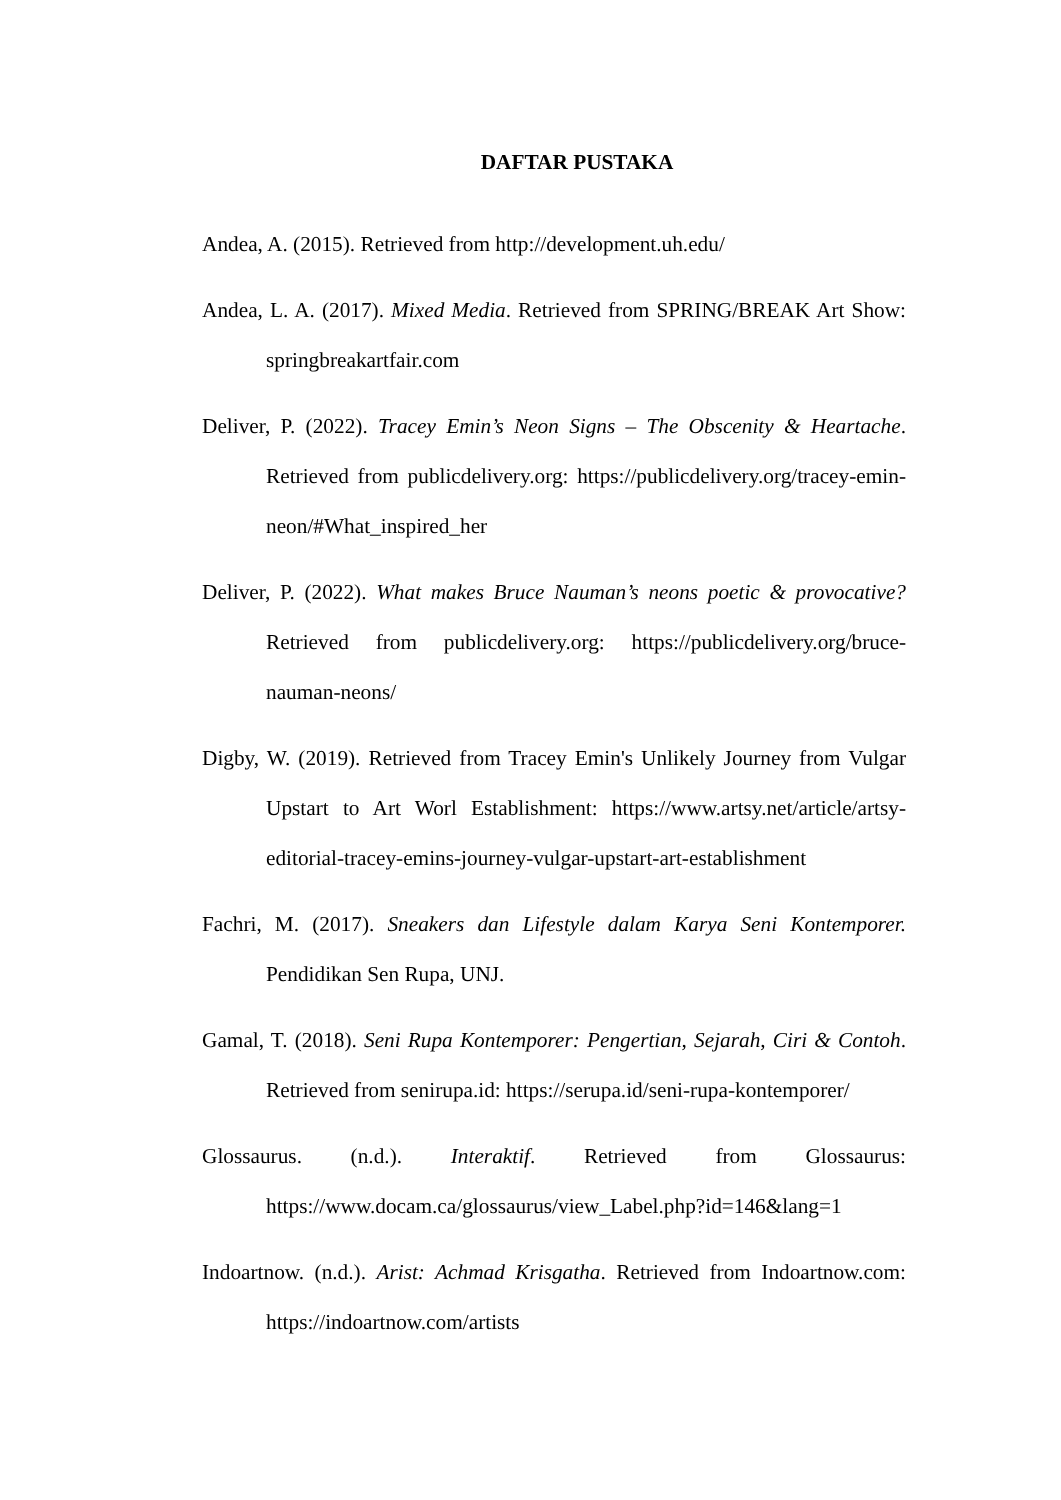DAFTAR PUSTAKA
Andea, A. (2015). Retrieved from http://development.uh.edu/
Andea, L. A. (2017). Mixed Media. Retrieved from SPRING/BREAK Art Show: springbreakartfair.com
Deliver, P. (2022). Tracey Emin’s Neon Signs – The Obscenity & Heartache. Retrieved from publicdelivery.org: https://publicdelivery.org/tracey-emin-neon/#What_inspired_her
Deliver, P. (2022). What makes Bruce Nauman’s neons poetic & provocative? Retrieved from publicdelivery.org: https://publicdelivery.org/bruce-nauman-neons/
Digby, W. (2019). Retrieved from Tracey Emin's Unlikely Journey from Vulgar Upstart to Art Worl Establishment: https://www.artsy.net/article/artsy-editorial-tracey-emins-journey-vulgar-upstart-art-establishment
Fachri, M. (2017). Sneakers dan Lifestyle dalam Karya Seni Kontemporer. Pendidikan Sen Rupa, UNJ.
Gamal, T. (2018). Seni Rupa Kontemporer: Pengertian, Sejarah, Ciri & Contoh. Retrieved from senirupa.id: https://serupa.id/seni-rupa-kontemporer/
Glossaurus. (n.d.). Interaktif. Retrieved from Glossaurus: https://www.docam.ca/glossaurus/view_Label.php?id=146&lang=1
Indoartnow. (n.d.). Arist: Achmad Krisgatha. Retrieved from Indoartnow.com: https://indoartnow.com/artists